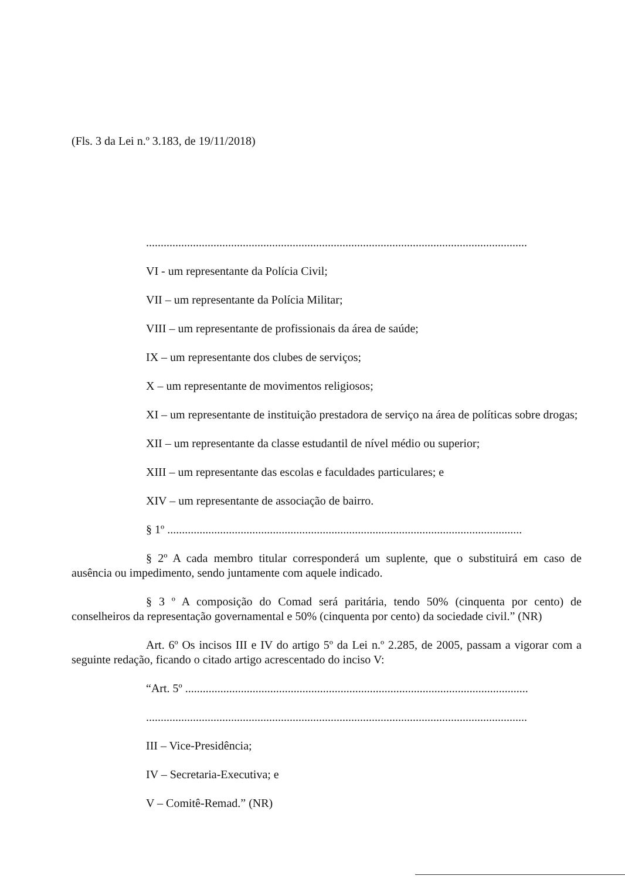(Fls. 3 da Lei n.º 3.183, de 19/11/2018)
..................................................................................................................................
VI - um representante da Polícia Civil;
VII – um representante da Polícia Militar;
VIII – um representante de profissionais da área de saúde;
IX – um representante dos clubes de serviços;
X – um representante de movimentos religiosos;
XI – um representante de instituição prestadora de serviço na área de políticas sobre drogas;
XII – um representante da classe estudantil de nível médio ou superior;
XIII – um representante das escolas e faculdades particulares; e
XIV – um representante de associação de bairro.
§ 1º .........................................................................................................................
§ 2º A cada membro titular corresponderá um suplente, que o substituirá em caso de ausência ou impedimento, sendo juntamente com aquele indicado.
§ 3 º A composição do Comad será paritária, tendo 50% (cinquenta por cento) de conselheiros da representação governamental e 50% (cinquenta por cento) da sociedade civil.” (NR)
Art. 6º Os incisos III e IV do artigo 5º da Lei n.º 2.285, de 2005, passam a vigorar com a seguinte redação, ficando o citado artigo acrescentado do inciso V:
“Art. 5º .....................................................................................................................
..................................................................................................................................
III – Vice-Presidência;
IV – Secretaria-Executiva; e
V – Comitê-Remad.” (NR)